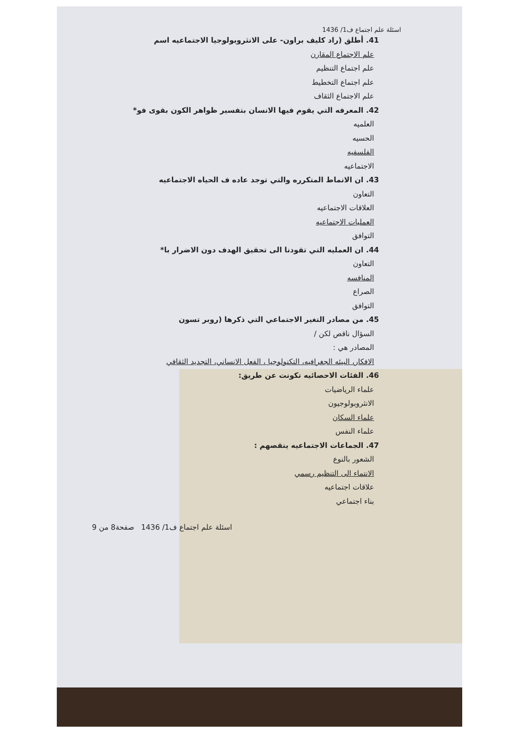اسئلة علم اجتماع ف1/ 1436
41. أطلق (راد كليف براون- على الانثروبولوجيا الاجتماعيه اسم
علم الاجتماع المقارن
علم اجتماع التنظيم
علم اجتماع التخطيط
علم الاجتماع الثقاف
42. المعرفه التي يقوم فيها الانسان بتفسير ظواهر الكون بقوى فو*
العلميه
الحسيه
الفلسفيه
الاجتماعيه
43. ان الانماط المتكرره والتي توجد عاده ف الحياه الاجتماعيه
التعاون
العلاقات الاجتماعيه
العمليات الاجتماعيه
التوافق
44. ان العمليه التي تقودنا الى تحقيق الهدف دون الاضرار با*
التعاون
المنافسه
الصراع
التوافق
45. من مصادر التغير الاجتماعي التي ذكرها (روبر تسون
السؤال ناقص لكن /
المصادر هي :
الافكار، البيئه الجغرافيه، التكنولوجيا ، الفعل الانساني، التجديد الثقافي
46. الفئات الاحصائيه تكونت عن طريق:
علماء الرياضيات
الانثروبولوجيون
علماء السكان
علماء النفس
47. الجماعات الاجتماعيه ينقصهم :
الشعور بالنوع
الانتماء الى التنظيم رسمي
علاقات اجتماعيه
بناء اجتماعي
اسئلة علم اجتماع ف1/ 1436 صفحة8 من 9